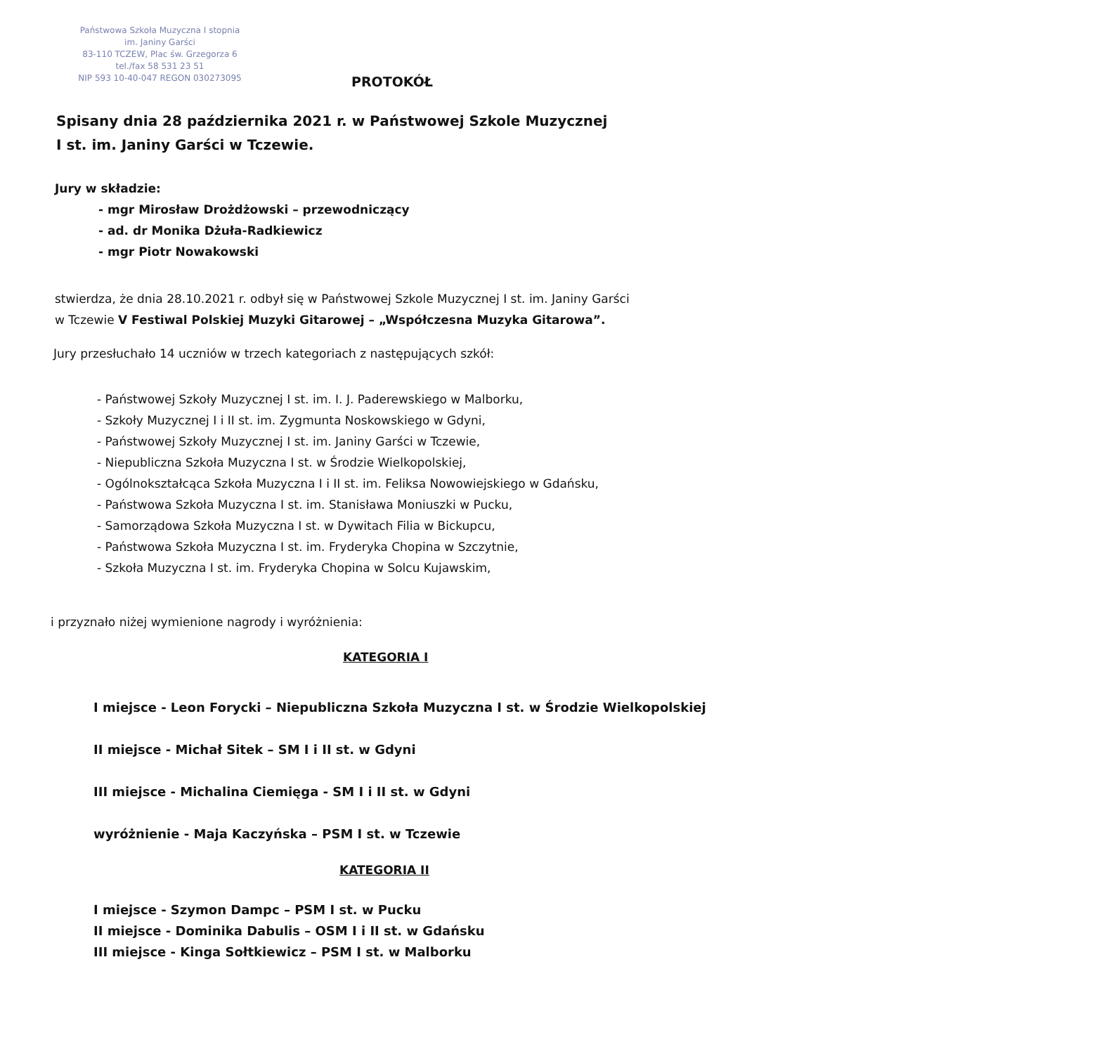Państwowa Szkoła Muzyczna I stopnia
im. Janiny Garści
83-110 TCZEW, Plac św. Grzegorza 6
tel./fax 58 531 23 51
NIP 593 10-40-047 REGON 030273095
PROTOKÓŁ
Spisany dnia 28 października 2021 r. w Państwowej Szkole Muzycznej
I st. im. Janiny Garści w Tczewie.
Jury w składzie:
- mgr Mirosław Drożdżowski – przewodniczący
- ad. dr Monika Dżuła-Radkiewicz
- mgr Piotr Nowakowski
stwierdza, że dnia 28.10.2021 r. odbył się w Państwowej Szkole Muzycznej I st. im. Janiny Garści
w Tczewie V Festiwal Polskiej Muzyki Gitarowej – „Współczesna Muzyka Gitarowa”.
Jury przesłuchało 14 uczniów w trzech kategoriach z następujących szkół:
- Państwowej Szkoły Muzycznej I st. im. I. J. Paderewskiego w Malborku,
- Szkoły Muzycznej I i II st. im. Zygmunta Noskowskiego w Gdyni,
- Państwowej Szkoły Muzycznej I st. im. Janiny Garści w Tczewie,
- Niepubliczna Szkoła Muzyczna I st. w Środzie Wielkopolskiej,
- Ogólnokształcąca Szkoła Muzyczna I i II st. im. Feliksa Nowowiejskiego w Gdańsku,
- Państwowa Szkoła Muzyczna I st. im. Stanisława Moniuszki w Pucku,
- Samorządowa Szkoła Muzyczna I st. w Dywitach Filia w Bickupcu,
- Państwowa Szkoła Muzyczna I st. im. Fryderyka Chopina w Szczytnie,
- Szkoła Muzyczna I st. im. Fryderyka Chopina w Solcu Kujawskim,
i przyznało niżej wymienione nagrody i wyróżnienia:
KATEGORIA I
I miejsce - Leon Forycki – Niepubliczna Szkoła Muzyczna I st. w Środzie Wielkopolskiej
II miejsce - Michał Sitek – SM I i II st. w Gdyni
III miejsce - Michalina Ciemięga - SM I i II st. w Gdyni
wyróżnienie - Maja Kaczyńska – PSM I st. w Tczewie
KATEGORIA II
I miejsce - Szymon Dampc – PSM I st. w Pucku
II miejsce - Dominika Dabulis – OSM I i II st. w Gdańsku
III miejsce - Kinga Sołtkiewicz – PSM I st. w Malborku